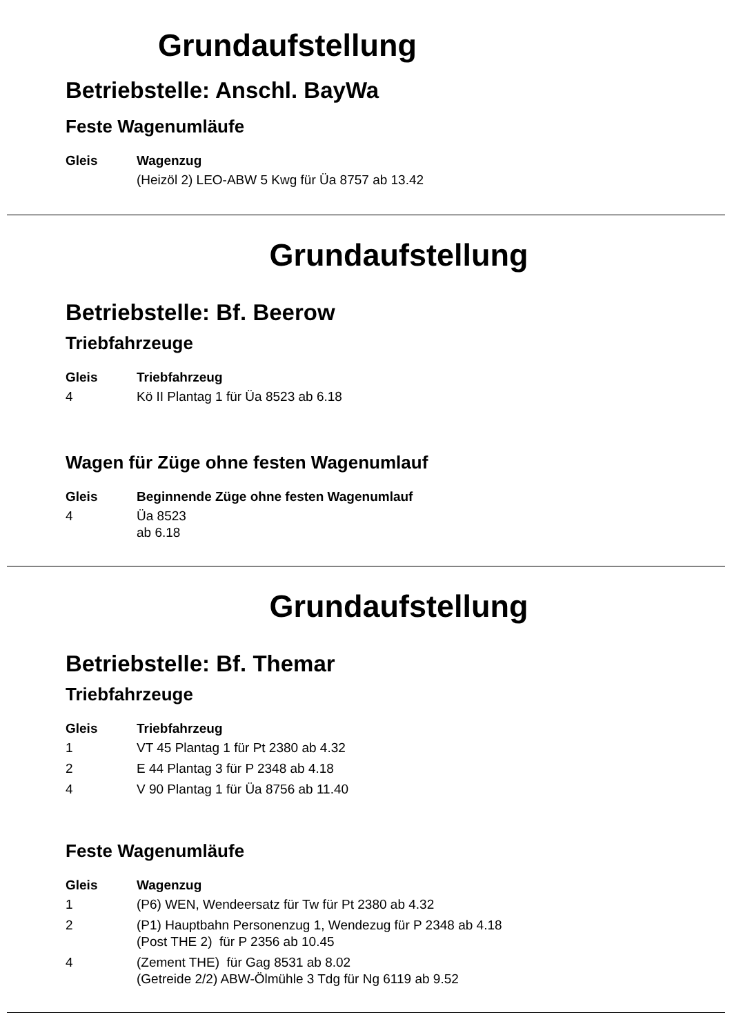Grundaufstellung
Betriebstelle: Anschl. BayWa
Feste Wagenumläufe
| Gleis | Wagenzug |
| --- | --- |
| | (Heizöl 2) LEO-ABW 5 Kwg für Üa 8757 ab 13.42 |
Grundaufstellung
Betriebstelle: Bf. Beerow
Triebfahrzeuge
| Gleis | Triebfahrzeug |
| --- | --- |
| 4 | Kö II Plantag 1 für Üa 8523 ab 6.18 |
Wagen für Züge ohne festen Wagenumlauf
| Gleis | Beginnende Züge ohne festen Wagenumlauf |
| --- | --- |
| 4 | Üa 8523 ab 6.18 |
Grundaufstellung
Betriebstelle: Bf. Themar
Triebfahrzeuge
| Gleis | Triebfahrzeug |
| --- | --- |
| 1 | VT 45 Plantag 1 für Pt 2380 ab 4.32 |
| 2 | E 44 Plantag 3 für P 2348 ab 4.18 |
| 4 | V 90 Plantag 1 für Üa 8756 ab 11.40 |
Feste Wagenumläufe
| Gleis | Wagenzug |
| --- | --- |
| 1 | (P6) WEN, Wendeersatz für Tw für Pt 2380 ab 4.32 |
| 2 | (P1) Hauptbahn Personenzug 1, Wendezug für P 2348 ab 4.18 (Post THE 2) für P 2356 ab 10.45 |
| 4 | (Zement THE) für Gag 8531 ab 8.02 (Getreide 2/2) ABW-Ölmühle 3 Tdg für Ng 6119 ab 9.52 |